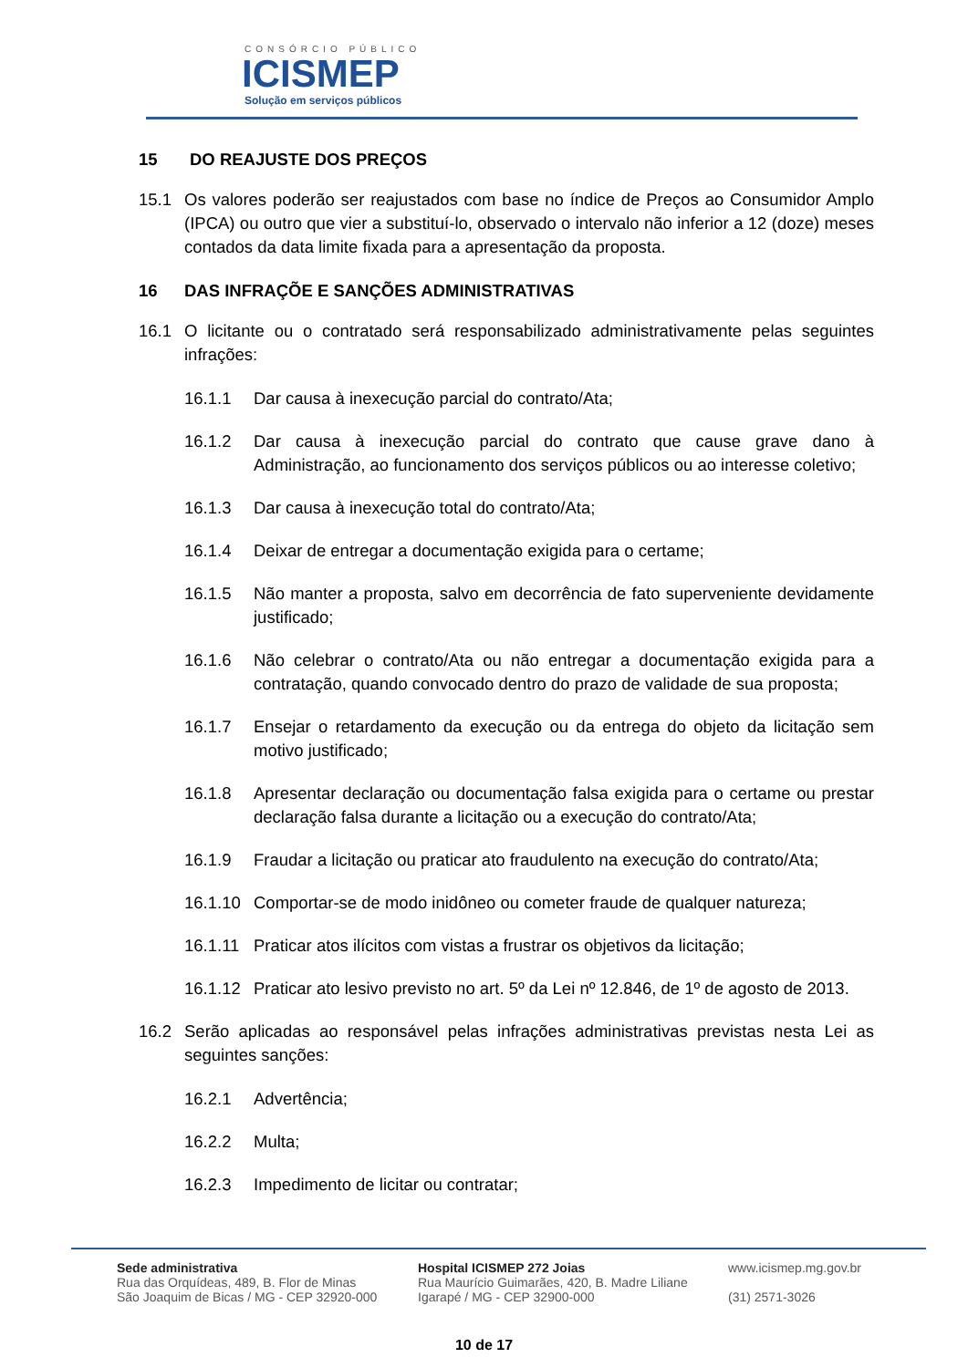CONSÓRCIO PÚBLICO
ICISMEP
Solução em serviços públicos
15 DO REAJUSTE DOS PREÇOS
15.1 Os valores poderão ser reajustados com base no índice de Preços ao Consumidor Amplo (IPCA) ou outro que vier a substituí-lo, observado o intervalo não inferior a 12 (doze) meses contados da data limite fixada para a apresentação da proposta.
16 DAS INFRAÇÕE E SANÇÕES ADMINISTRATIVAS
16.1 O licitante ou o contratado será responsabilizado administrativamente pelas seguintes infrações:
16.1.1 Dar causa à inexecução parcial do contrato/Ata;
16.1.2 Dar causa à inexecução parcial do contrato que cause grave dano à Administração, ao funcionamento dos serviços públicos ou ao interesse coletivo;
16.1.3 Dar causa à inexecução total do contrato/Ata;
16.1.4 Deixar de entregar a documentação exigida para o certame;
16.1.5 Não manter a proposta, salvo em decorrência de fato superveniente devidamente justificado;
16.1.6 Não celebrar o contrato/Ata ou não entregar a documentação exigida para a contratação, quando convocado dentro do prazo de validade de sua proposta;
16.1.7 Ensejar o retardamento da execução ou da entrega do objeto da licitação sem motivo justificado;
16.1.8 Apresentar declaração ou documentação falsa exigida para o certame ou prestar declaração falsa durante a licitação ou a execução do contrato/Ata;
16.1.9 Fraudar a licitação ou praticar ato fraudulento na execução do contrato/Ata;
16.1.10
Comportar-se de modo inidôneo ou cometer fraude de qualquer natureza;
16.1.11
Praticar atos ilícitos com vistas a frustrar os objetivos da licitação;
16.1.12
Praticar ato lesivo previsto no art. 5º da Lei nº 12.846, de 1º de agosto de 2013.
16.2 Serão aplicadas ao responsável pelas infrações administrativas previstas nesta Lei as seguintes sanções:
16.2.1 Advertência;
16.2.2 Multa;
16.2.3 Impedimento de licitar ou contratar;
Sede administrativa
Rua das Orquídeas, 489, B. Flor de Minas
São Joaquim de Bicas / MG - CEP 32920-000
Hospital ICISMEP 272 Joias
Rua Maurício Guimarães, 420, B. Madre Liliane
Igarapé / MG - CEP 32900-000
www.icismep.mg.gov.br
(31) 2571-3026
10 de 17